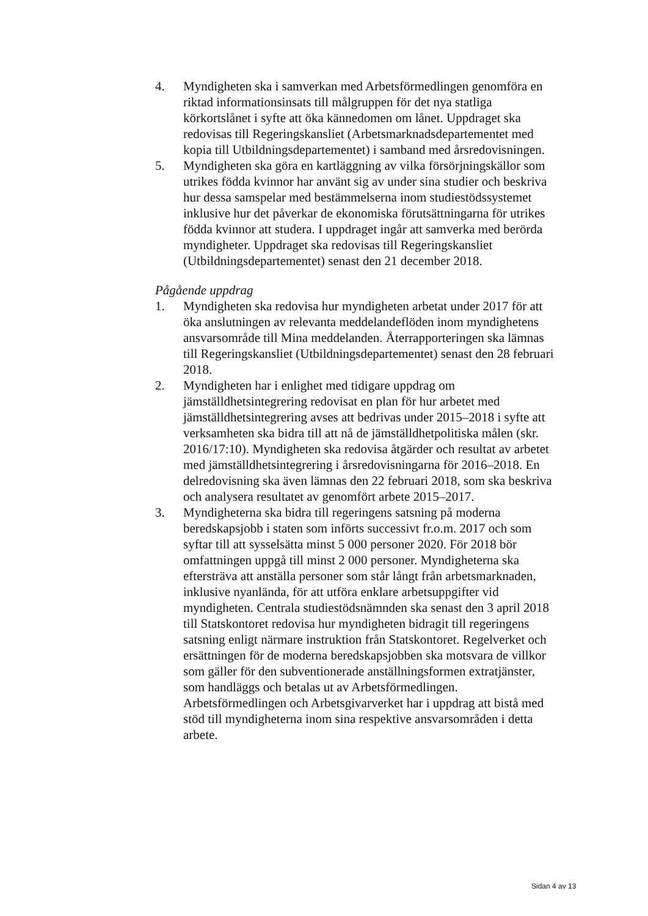4. Myndigheten ska i samverkan med Arbetsförmedlingen genomföra en riktad informationsinsats till målgruppen för det nya statliga körkortslånet i syfte att öka kännedomen om lånet. Uppdraget ska redovisas till Regeringskansliet (Arbetsmarknadsdepartementet med kopia till Utbildningsdepartementet) i samband med årsredovisningen.
5. Myndigheten ska göra en kartläggning av vilka försörjningskällor som utrikes födda kvinnor har använt sig av under sina studier och beskriva hur dessa samspelar med bestämmelserna inom studiestödssystemet inklusive hur det påverkar de ekonomiska förutsättningarna för utrikes födda kvinnor att studera. I uppdraget ingår att samverka med berörda myndigheter. Uppdraget ska redovisas till Regeringskansliet (Utbildningsdepartementet) senast den 21 december 2018.
Pågående uppdrag
1. Myndigheten ska redovisa hur myndigheten arbetat under 2017 för att öka anslutningen av relevanta meddelandeflöden inom myndighetens ansvarsområde till Mina meddelanden. Återrapporteringen ska lämnas till Regeringskansliet (Utbildningsdepartementet) senast den 28 februari 2018.
2. Myndigheten har i enlighet med tidigare uppdrag om jämställdhetsintegrering redovisat en plan för hur arbetet med jämställdhetsintegrering avses att bedrivas under 2015–2018 i syfte att verksamheten ska bidra till att nå de jämställdhetpolitiska målen (skr. 2016/17:10). Myndigheten ska redovisa åtgärder och resultat av arbetet med jämställdhetsintegrering i årsredovisningarna för 2016–2018. En delredovisning ska även lämnas den 22 februari 2018, som ska beskriva och analysera resultatet av genomfört arbete 2015–2017.
3. Myndigheterna ska bidra till regeringens satsning på moderna beredskapsjobb i staten som införts successivt fr.o.m. 2017 och som syftar till att sysselsätta minst 5 000 personer 2020. För 2018 bör omfattningen uppgå till minst 2 000 personer. Myndigheterna ska eftersträva att anställa personer som står långt från arbetsmarknaden, inklusive nyanlända, för att utföra enklare arbetsuppgifter vid myndigheten. Centrala studiestödsnämnden ska senast den 3 april 2018 till Statskontoret redovisa hur myndigheten bidragit till regeringens satsning enligt närmare instruktion från Statskontoret. Regelverket och ersättningen för de moderna beredskapsjobben ska motsvara de villkor som gäller för den subventionerade anställningsformen extratjänster, som handläggs och betalas ut av Arbetsförmedlingen. Arbetsförmedlingen och Arbetsgivarverket har i uppdrag att bistå med stöd till myndigheterna inom sina respektive ansvarsområden i detta arbete.
Sidan 4 av 13